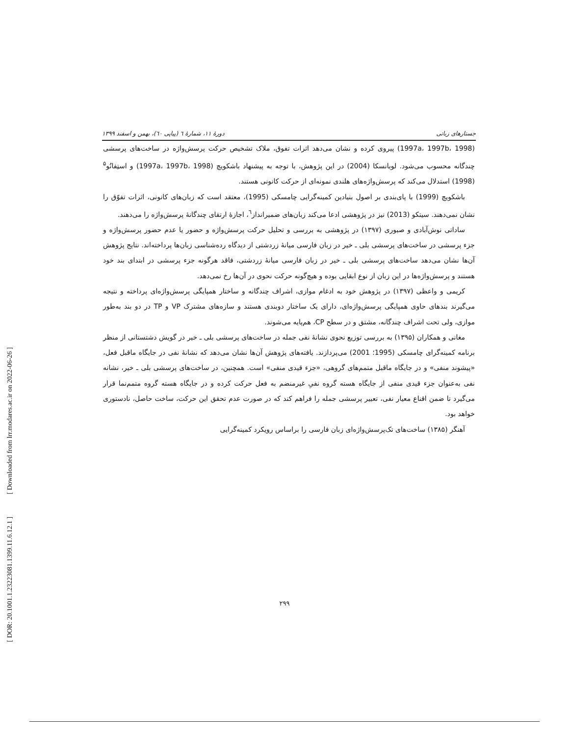[ DOR: 20.1001.1.23223081.1399.11.6.12.1 ] [ Downloaded from lrr.modares.ac.ir on 2022-06-26 ]
جستارهای زبانی دورهٔ ۱۱، شمارهٔ ٦ (پیاپی ٦٠)، بهمن و اسفند ۱۳۹۹
(1997a، 1997b، 1998) پیروی کرده و نشان می‌دهد اثرات تفوق، ملاک تشخیص حرکت پرسش‌واژه در ساخت‌های پرسشی چندگانه محسوب می‌شود. لوبانسکا (2004) در این پژوهش، با توجه به پیشنهاد باشکویچ (1997a، 1997b، 1998) و استِفانُو<sup>۵</sup> (1998) استدلال می‌کند که پرسش‌واژه‌های هلندی نمونه‌ای از حرکت کانونی هستند.
باشکویچ (1999) با پای‌بندی بر اصول بنیادین کمینه‌گرایی چامسکی (1995)، معتقد است که زبان‌های کانونی، اثرات تفوّق را نشان نمی‌دهند. سیتکو (2013) نیز در پژوهشی ادعا می‌کند زبان‌های ضمیرانداز<sup>٦</sup>، اجازهٔ ارتقای چندگانهٔ پرسش‌واژه را می‌دهند.
ساداتی نوش‌آبادی و صبوری (۱۳۹۷) در پژوهشی به بررسی و تحلیل حرکت پرسش‌واژه و حضور یا عدم حضور پرسش‌واژه و جزء پرسشی در ساخت‌های پرسشی بلی ـ خیر در زبان فارسی میانهٔ زردشتی از دیدگاه رده‌شناسی زبان‌ها پرداخته‌اند. نتایج پژوهش آن‌ها نشان می‌دهد ساخت‌های پرسشی بلی ـ خیر در زبان فارسی میانهٔ زردشتی، فاقد هرگونه جزء پرسشی در ابتدای بند خود هستند و پرسش‌واژه‌ها در این زبان از نوع ابقایی بوده و هیچ‌گونه حرکت نحوی در آن‌ها رخ نمی‌دهد.
کریمی و واعظی (۱۳۹۷) در پژوهش خود به ادغام موازی، اشراف چندگانه و ساختار همپایگی پرسش‌واژه‌ای پرداخته و نتیجه می‌گیرند بندهای حاوی همپایگی پرسش‌واژه‌ای، دارای یک ساختار دوبندی هستند و سازه‌های مشترک VP و TP در دو بند به‌طور موازی، ولی تحت اشراف چندگانه، مشتق و در سطح CP، هم‌پایه می‌شوند.
مغانی و همکاران (۱۳۹۵) به بررسی توزیع نحوی نشانهٔ نفی جمله در ساخت‌های پرسشی بلی ـ خیر در گویش دشتستانی از منظر برنامه کمینه‌گرای چامسکی (1995؛ 2001) می‌پردازند. یافته‌های پژوهش آن‌ها نشان می‌دهد که نشانهٔ نفی در جایگاه ماقبل فعل، «پیشوند منفی» و در جایگاه ماقبل متمم‌های گروهی، «جزء قیدی منفی» است. همچنین، در ساخت‌های پرسشی بلی ـ خیر، نشانه نفی به‌عنوان جزء قیدی منفی از جایگاه هسته گروه نفیِ غیرمنضم به فعل حرکت کرده و در جایگاه هسته گروه متمم‌نما قرار می‌گیرد تا ضمن اقناع معیار نفی، تعبیر پرسشی جمله را فراهم کند که در صورت عدم تحقق این حرکت، ساخت حاصل، نادستوری خواهد بود.
آهنگر (۱۳۸۵) ساخت‌های تک‌پرسش‌واژه‌ای زبان فارسی را براساس رویکرد کمینه‌گرایی
۲۹۹